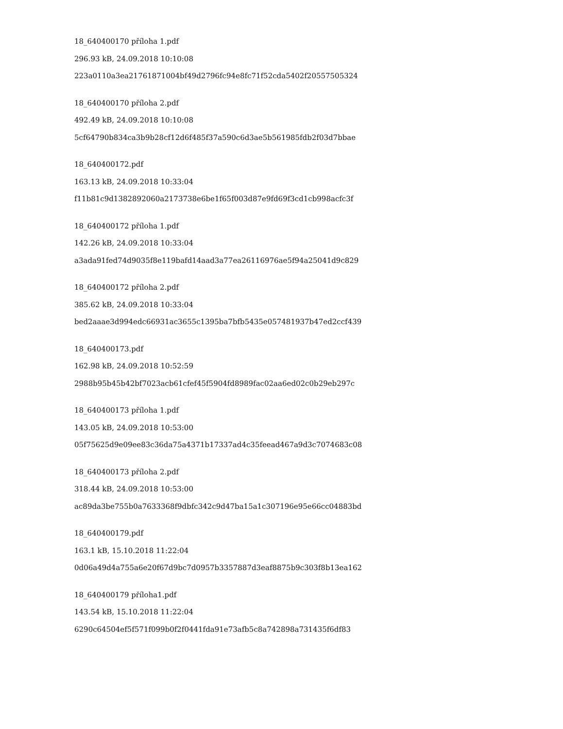18_640400170 příloha 1.pdf
296.93 kB, 24.09.2018 10:10:08
223a0110a3ea21761871004bf49d2796fc94e8fc71f52cda5402f20557505324
18_640400170 příloha 2.pdf
492.49 kB, 24.09.2018 10:10:08
5cf64790b834ca3b9b28cf12d6f485f37a590c6d3ae5b561985fdb2f03d7bbae
18_640400172.pdf
163.13 kB, 24.09.2018 10:33:04
f11b81c9d1382892060a2173738e6be1f65f003d87e9fd69f3cd1cb998acfc3f
18_640400172 příloha 1.pdf
142.26 kB, 24.09.2018 10:33:04
a3ada91fed74d9035f8e119bafd14aad3a77ea26116976ae5f94a25041d9c829
18_640400172 příloha 2.pdf
385.62 kB, 24.09.2018 10:33:04
bed2aaae3d994edc66931ac3655c1395ba7bfb5435e057481937b47ed2ccf439
18_640400173.pdf
162.98 kB, 24.09.2018 10:52:59
2988b95b45b42bf7023acb61cfef45f5904fd8989fac02aa6ed02c0b29eb297c
18_640400173 příloha 1.pdf
143.05 kB, 24.09.2018 10:53:00
05f75625d9e09ee83c36da75a4371b17337ad4c35feead467a9d3c7074683c08
18_640400173 příloha 2.pdf
318.44 kB, 24.09.2018 10:53:00
ac89da3be755b0a7633368f9dbfc342c9d47ba15a1c307196e95e66cc04883bd
18_640400179.pdf
163.1 kB, 15.10.2018 11:22:04
0d06a49d4a755a6e20f67d9bc7d0957b3357887d3eaf8875b9c303f8b13ea162
18_640400179 příloha1.pdf
143.54 kB, 15.10.2018 11:22:04
6290c64504ef5f571f099b0f2f0441fda91e73afb5c8a742898a731435f6df83